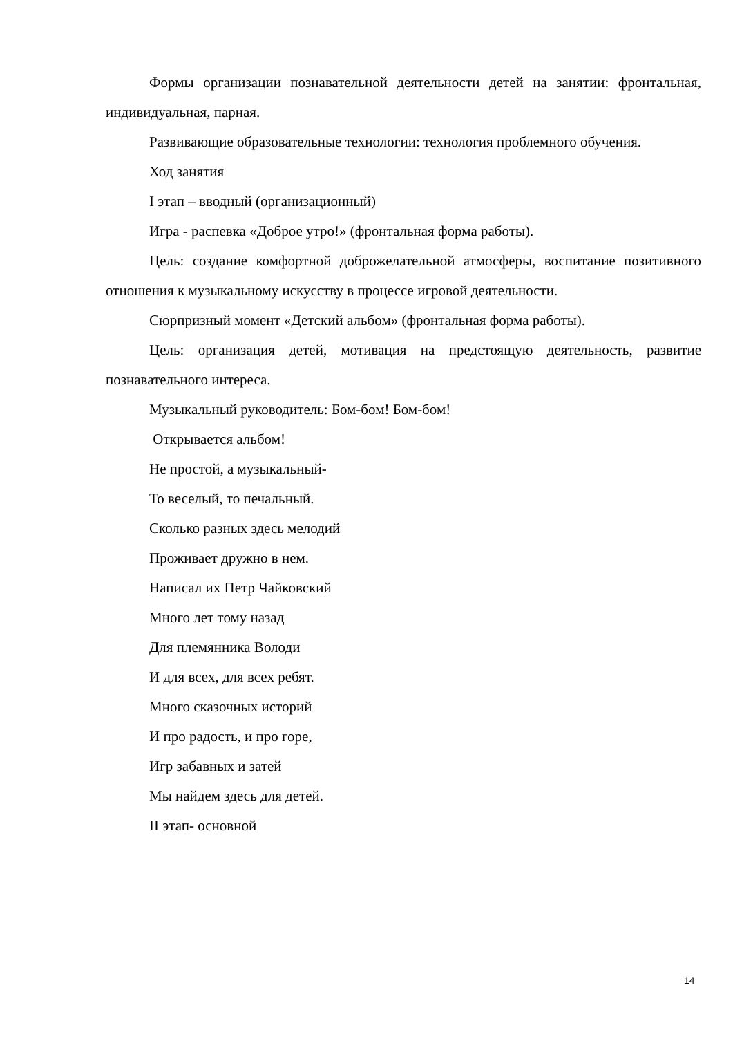Формы организации познавательной деятельности детей на занятии: фронтальная, индивидуальная, парная.
Развивающие образовательные технологии: технология проблемного обучения.
Ход занятия
I этап – вводный (организационный)
Игра - распевка «Доброе утро!» (фронтальная форма работы).
Цель: создание комфортной доброжелательной атмосферы, воспитание позитивного отношения к музыкальному искусству в процессе игровой деятельности.
Сюрпризный момент «Детский альбом» (фронтальная форма работы).
Цель: организация детей, мотивация на предстоящую деятельность, развитие познавательного интереса.
Музыкальный руководитель: Бом-бом! Бом-бом!
Открывается альбом!
Не простой, а музыкальный-
То веселый, то печальный.
Сколько разных здесь мелодий
Проживает дружно в нем.
Написал их Петр Чайковский
Много лет тому назад
Для племянника Володи
И для всех, для всех ребят.
Много сказочных историй
И про радость, и про горе,
Игр забавных и затей
Мы найдем здесь для детей.
II этап- основной
14